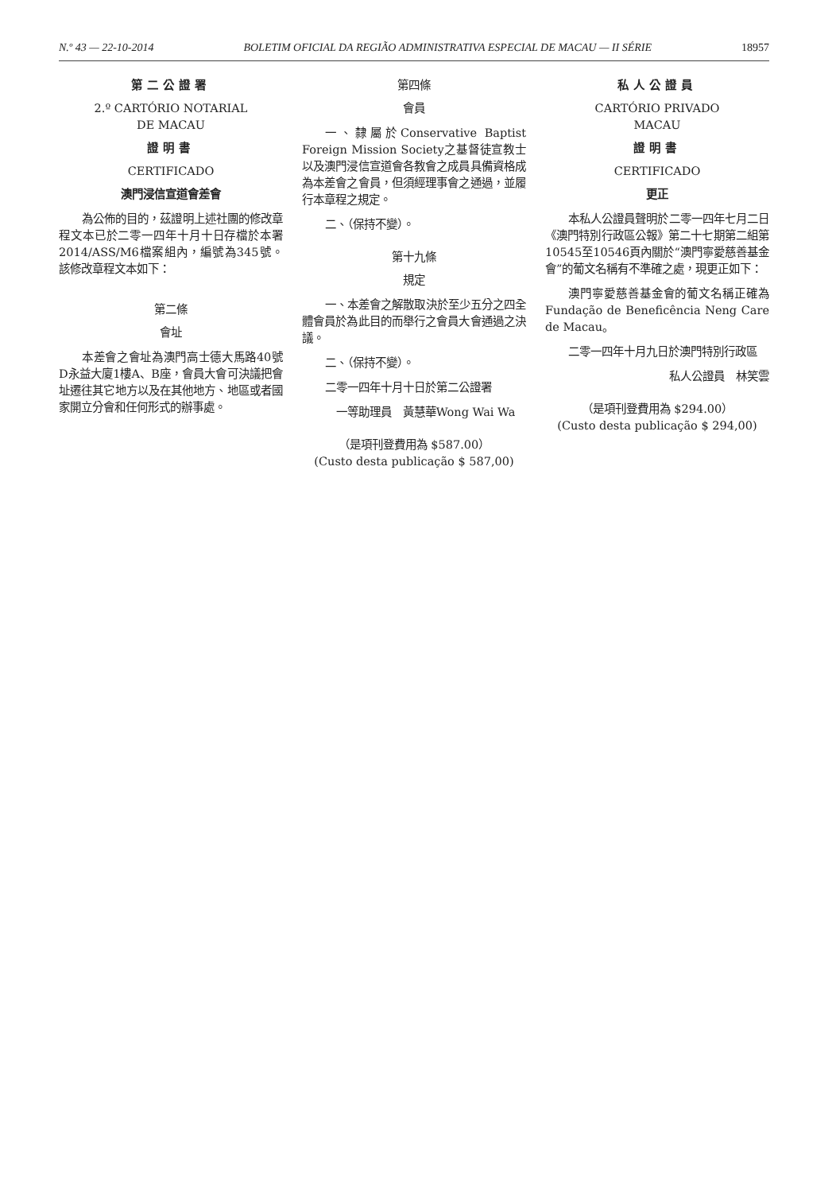N.º 43 — 22-10-2014 BOLETIM OFICIAL DA REGIÃO ADMINISTRATIVA ESPECIAL DE MACAU — II SÉRIE 18957
第二公證署
2.º CARTÓRIO NOTARIAL
DE MACAU
證明書
CERTIFICADO
澳門浸信宣道會差會
為公佈的目的，茲證明上述社團的修改章程文本已於二零一四年十月十日存檔於本署2014/ASS/M6檔案組內，編號為345號。該修改章程文本如下：
第二條
會址
本差會之會址為澳門高士德大馬路40號D永益大廈1樓A、B座，會員大會可決議把會址遷往其它地方以及在其他地方、地區或者國家開立分會和任何形式的辦事處。
第四條
會員
一、隸屬於Conservative Baptist Foreign Mission Society之基督徒宣教士以及澳門浸信宣道會各教會之成員具備資格成為本差會之會員，但須經理事會之通過，並履行本章程之規定。
二、（保持不變）。
第十九條
規定
一、本差會之解散取決於至少五分之四全體會員於為此目的而舉行之會員大會通過之決議。
二、（保持不變）。
二零一四年十月十日於第二公證署
一等助理員　黃慧華Wong Wai Wa
（是項刊登費用為 $587.00）
(Custo desta publicação $ 587,00)
私人公證員
CARTÓRIO PRIVADO
MACAU
證明書
CERTIFICADO
更正
本私人公證員聲明於二零一四年七月二日《澳門特別行政區公報》第二十七期第二組第10545至10546頁內關於“澳門寧愛慈善基金會”的葡文名稱有不準確之處，現更正如下：
澳門寧愛慈善基金會的葡文名稱正確為Fundação de Beneficência Neng Care de Macau。
二零一四年十月九日於澳門特別行政區
私人公證員　林笑雲
（是項刊登費用為 $294.00）
(Custo desta publicação $ 294,00)